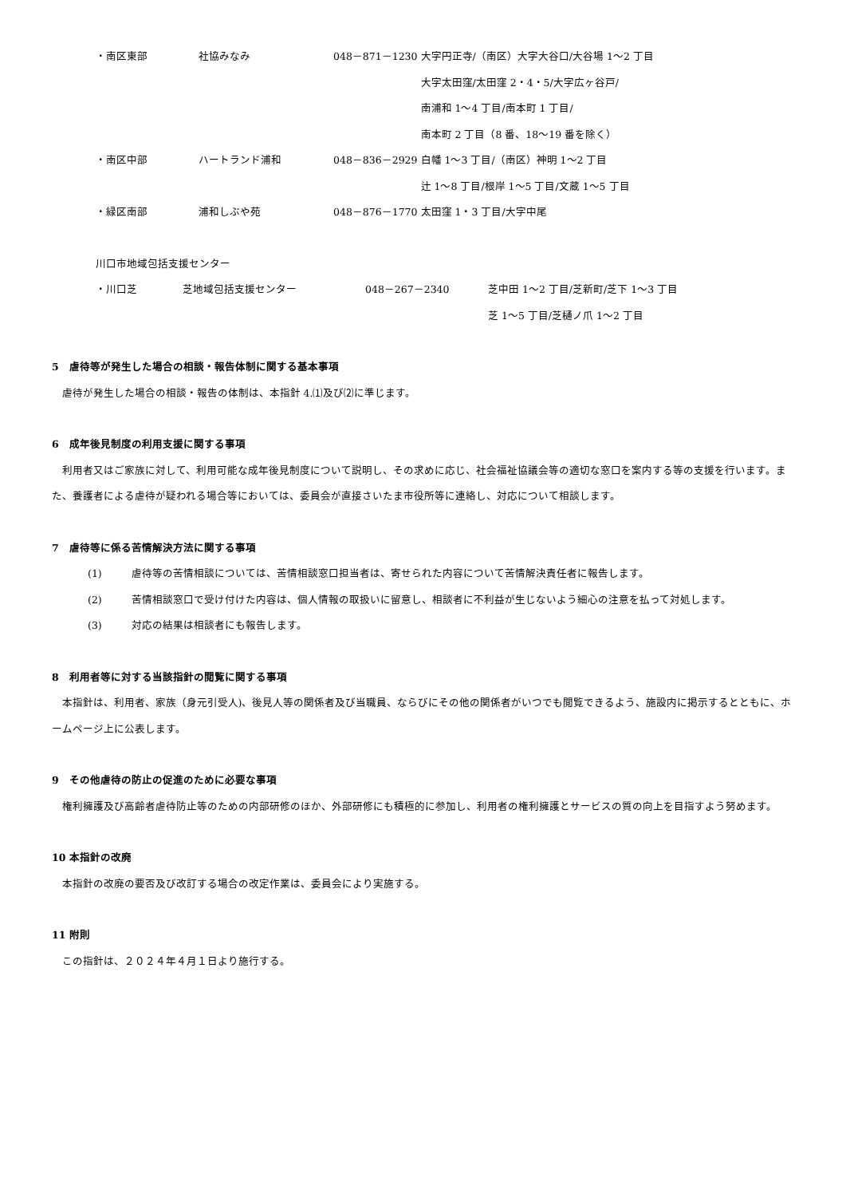| ・南区東部 | 社協みなみ | 048－871－1230 | 大字円正寺/（南区）大字大谷口/大谷場 1～2 丁目 大字太田窪/太田窪 2・4・5/大字広ヶ谷戸/ 南浦和 1～4 丁目/南本町 1 丁目/ 南本町 2 丁目（8 番、18～19 番を除く） |
| ・南区中部 | ハートランド浦和 | 048－836－2929 | 白幡 1～3 丁目/（南区）神明 1～2 丁目 辻 1～8 丁目/根岸 1～5 丁目/文蔵 1～5 丁目 |
| ・緑区南部 | 浦和しぶや苑 | 048－876－1770 | 太田窪 1・3 丁目/大字中尾 |
川口市地域包括支援センター
| ・川口芝 | 芝地域包括支援センター | 048－267－2340 | 芝中田 1～2 丁目/芝新町/芝下 1～3 丁目 芝 1～5 丁目/芝樋ノ爪 1～2 丁目 |
5　虐待等が発生した場合の相談・報告体制に関する基本事項
虐待が発生した場合の相談・報告の体制は、本指針 4.⑴及び⑵に準じます。
6　成年後見制度の利用支援に関する事項
利用者又はご家族に対して、利用可能な成年後見制度について説明し、その求めに応じ、社会福祉協議会等の適切な窓口を案内する等の支援を行います。また、養護者による虐待が疑われる場合等においては、委員会が直接さいたま市役所等に連絡し、対応について相談します。
7　虐待等に係る苦情解決方法に関する事項
(1) 虐待等の苦情相談については、苦情相談窓口担当者は、寄せられた内容について苦情解決責任者に報告します。
(2) 苦情相談窓口で受け付けた内容は、個人情報の取扱いに留意し、相談者に不利益が生じないよう細心の注意を払って対処します。
(3) 対応の結果は相談者にも報告します。
8　利用者等に対する当該指針の閲覧に関する事項
本指針は、利用者、家族（身元引受人)、後見人等の関係者及び当職員、ならびにその他の関係者がいつでも閲覧できるよう、施設内に掲示するとともに、ホームページ上に公表します。
9　その他虐待の防止の促進のために必要な事項
権利擁護及び高齢者虐待防止等のための内部研修のほか、外部研修にも積極的に参加し、利用者の権利擁護とサービスの質の向上を目指すよう努めます。
10 本指針の改廃
本指針の改廃の要否及び改訂する場合の改定作業は、委員会により実施する。
11 附則
この指針は、２０２４年４月１日より施行する。